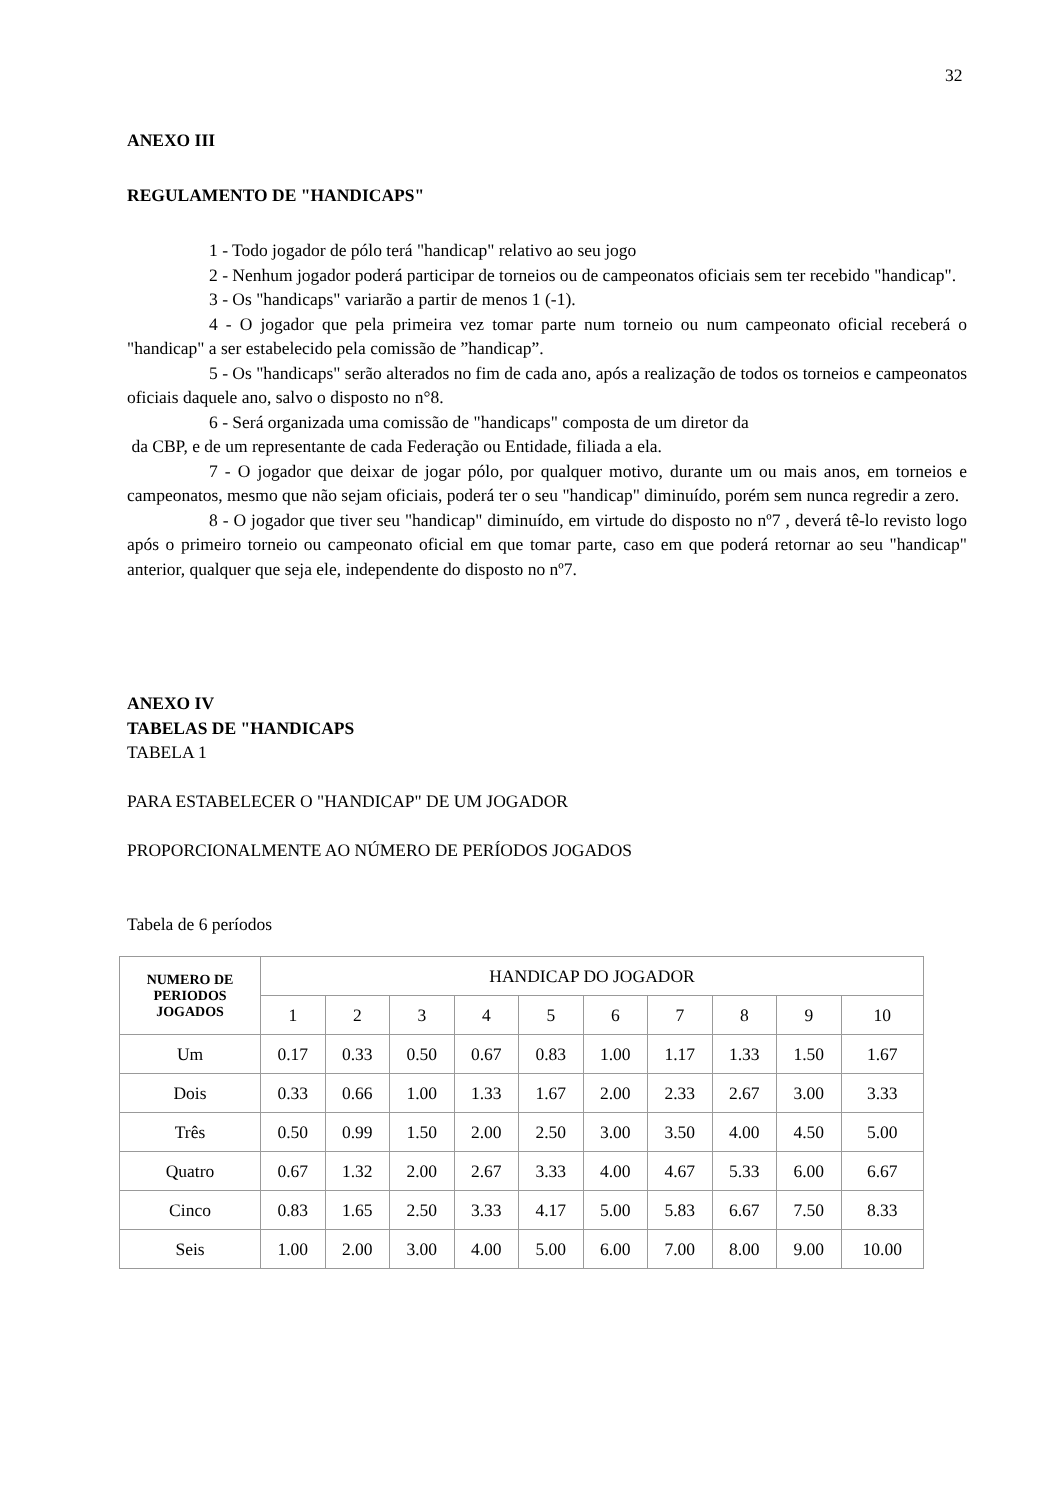32
ANEXO III
REGULAMENTO DE "HANDICAPS"
1 - Todo jogador de pólo terá "handicap" relativo ao seu jogo
2 - Nenhum jogador poderá participar de torneios ou de campeonatos oficiais sem ter recebido "handicap".
3 - Os "handicaps" variarão a partir de menos 1 (-1).
4 - O jogador que pela primeira vez tomar parte num torneio ou num campeonato oficial receberá o "handicap" a ser estabelecido pela comissão de ”handicap”.
5 - Os "handicaps" serão alterados no fim de cada ano, após a realização de todos os torneios e campeonatos oficiais daquele ano, salvo o disposto no n°8.
6 - Será organizada uma comissão de "handicaps" composta de um diretor da
da CBP, e de um representante de cada Federação ou Entidade, filiada a ela.
7 - O jogador que deixar de jogar pólo, por qualquer motivo, durante um ou mais anos, em torneios e campeonatos, mesmo que não sejam oficiais, poderá ter o seu "handicap" diminuído, porém sem nunca regredir a zero.
8 - O jogador que tiver seu "handicap" diminuído, em virtude do disposto no nº7 , deverá tê-lo revisto logo após o primeiro torneio ou campeonato oficial em que tomar parte, caso em que poderá retornar ao seu "handicap" anterior, qualquer que seja ele, independente do disposto no nº7.
ANEXO IV
TABELAS DE "HANDICAPS
TABELA 1
PARA ESTABELECER O "HANDICAP" DE UM JOGADOR
PROPORCIONALMENTE AO NÚMERO DE PERÍODOS JOGADOS
Tabela de 6 períodos
| NUMERO DE PERIODOS JOGADOS | HANDICAP DO JOGADOR | | | | | | | | | |
| --- | --- | --- | --- | --- | --- | --- | --- | --- | --- | --- |
| | 1 | 2 | 3 | 4 | 5 | 6 | 7 | 8 | 9 | 10 |
| Um | 0.17 | 0.33 | 0.50 | 0.67 | 0.83 | 1.00 | 1.17 | 1.33 | 1.50 | 1.67 |
| Dois | 0.33 | 0.66 | 1.00 | 1.33 | 1.67 | 2.00 | 2.33 | 2.67 | 3.00 | 3.33 |
| Três | 0.50 | 0.99 | 1.50 | 2.00 | 2.50 | 3.00 | 3.50 | 4.00 | 4.50 | 5.00 |
| Quatro | 0.67 | 1.32 | 2.00 | 2.67 | 3.33 | 4.00 | 4.67 | 5.33 | 6.00 | 6.67 |
| Cinco | 0.83 | 1.65 | 2.50 | 3.33 | 4.17 | 5.00 | 5.83 | 6.67 | 7.50 | 8.33 |
| Seis | 1.00 | 2.00 | 3.00 | 4.00 | 5.00 | 6.00 | 7.00 | 8.00 | 9.00 | 10.00 |